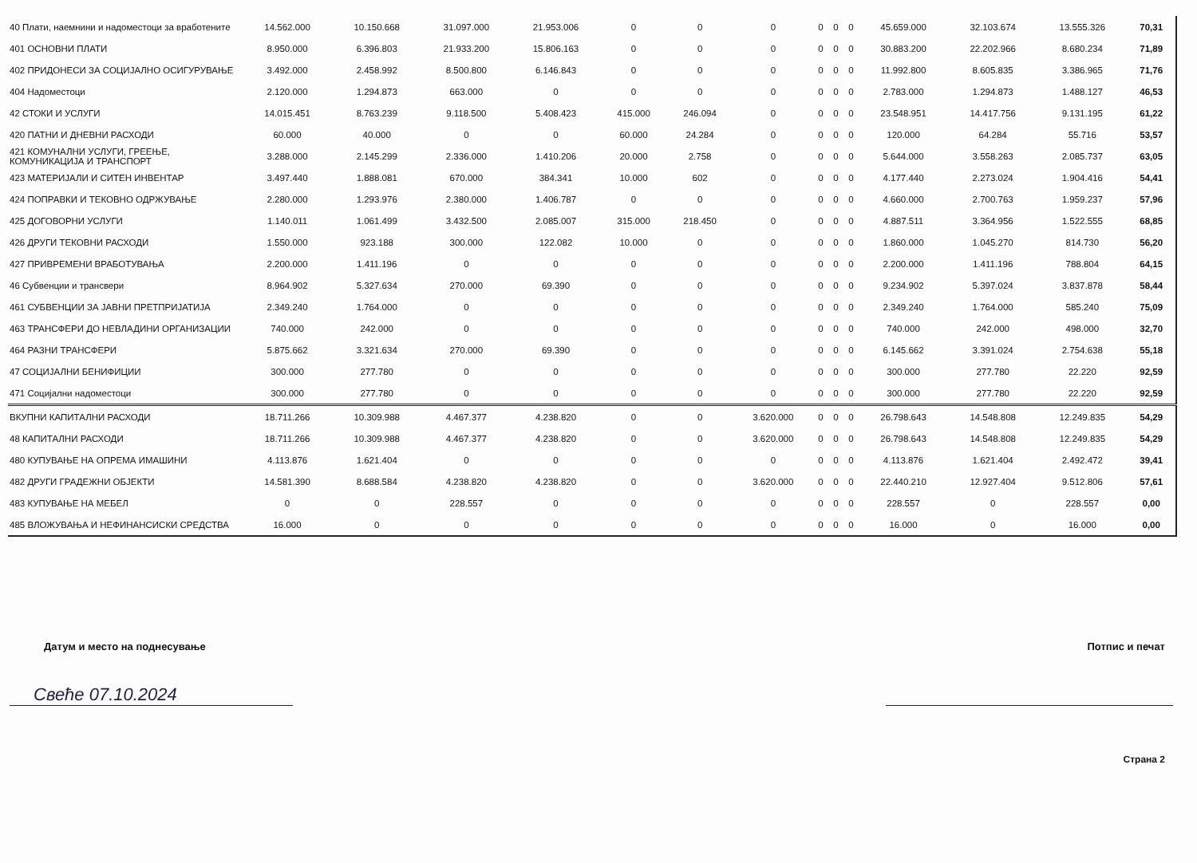| 40 Плати, наемнини и надоместоци за вработените | 14.562.000 | 10.150.668 | 31.097.000 | 21.953.006 | 0 | 0 | 0 | 0 | 0 | 0 | 45.659.000 | 32.103.674 | 13.555.326 | 70,31 |
| 401 ОСНОВНИ ПЛАТИ | 8.950.000 | 6.396.803 | 21.933.200 | 15.806.163 | 0 | 0 | 0 | 0 | 0 | 0 | 30.883.200 | 22.202.966 | 8.680.234 | 71,89 |
| 402 ПРИДОНЕСИ ЗА СОЦИЈАЛНО ОСИГУРУВАЊЕ | 3.492.000 | 2.458.992 | 8.500.800 | 6.146.843 | 0 | 0 | 0 | 0 | 0 | 0 | 11.992.800 | 8.605.835 | 3.386.965 | 71,76 |
| 404 Надоместоци | 2.120.000 | 1.294.873 | 663.000 | 0 | 0 | 0 | 0 | 0 | 0 | 0 | 2.783.000 | 1.294.873 | 1.488.127 | 46,53 |
| 42 СТОКИ И УСЛУГИ | 14.015.451 | 8.763.239 | 9.118.500 | 5.408.423 | 415.000 | 246.094 | 0 | 0 | 0 | 0 | 23.548.951 | 14.417.756 | 9.131.195 | 61,22 |
| 420 ПАТНИ И ДНЕВНИ РАСХОДИ | 60.000 | 40.000 | 0 | 0 | 60.000 | 24.284 | 0 | 0 | 0 | 0 | 120.000 | 64.284 | 55.716 | 53,57 |
| 421 КОМУНАЛНИ УСЛУГИ, ГРЕЕЊЕ, КОМУНИКАЦИЈА И ТРАНСПОРТ | 3.288.000 | 2.145.299 | 2.336.000 | 1.410.206 | 20.000 | 2.758 | 0 | 0 | 0 | 0 | 5.644.000 | 3.558.263 | 2.085.737 | 63,05 |
| 423 МАТЕРИЈАЛИ И СИТЕН ИНВЕНТАР | 3.497.440 | 1.888.081 | 670.000 | 384.341 | 10.000 | 602 | 0 | 0 | 0 | 0 | 4.177.440 | 2.273.024 | 1.904.416 | 54,41 |
| 424 ПОПРАВКИ И ТЕКОВНО ОДРЖУВАЊЕ | 2.280.000 | 1.293.976 | 2.380.000 | 1.406.787 | 0 | 0 | 0 | 0 | 0 | 0 | 4.660.000 | 2.700.763 | 1.959.237 | 57,96 |
| 425 ДОГОВОРНИ УСЛУГИ | 1.140.011 | 1.061.499 | 3.432.500 | 2.085.007 | 315.000 | 218.450 | 0 | 0 | 0 | 0 | 4.887.511 | 3.364.956 | 1.522.555 | 68,85 |
| 426 ДРУГИ ТЕКОВНИ РАСХОДИ | 1.550.000 | 923.188 | 300.000 | 122.082 | 10.000 | 0 | 0 | 0 | 0 | 0 | 1.860.000 | 1.045.270 | 814.730 | 56,20 |
| 427 ПРИВРЕМЕНИ ВРАБОТУВАЊА | 2.200.000 | 1.411.196 | 0 | 0 | 0 | 0 | 0 | 0 | 0 | 0 | 2.200.000 | 1.411.196 | 788.804 | 64,15 |
| 46 Субвенции и трансвери | 8.964.902 | 5.327.634 | 270.000 | 69.390 | 0 | 0 | 0 | 0 | 0 | 0 | 9.234.902 | 5.397.024 | 3.837.878 | 58,44 |
| 461 СУБВЕНЦИИ ЗА ЈАВНИ ПРЕТПРИЈАТИЈА | 2.349.240 | 1.764.000 | 0 | 0 | 0 | 0 | 0 | 0 | 0 | 0 | 2.349.240 | 1.764.000 | 585.240 | 75,09 |
| 463 ТРАНСФЕРИ ДО НЕВЛАДИНИ ОРГАНИЗАЦИИ | 740.000 | 242.000 | 0 | 0 | 0 | 0 | 0 | 0 | 0 | 0 | 740.000 | 242.000 | 498.000 | 32,70 |
| 464 РАЗНИ ТРАНСФЕРИ | 5.875.662 | 3.321.634 | 270.000 | 69.390 | 0 | 0 | 0 | 0 | 0 | 0 | 6.145.662 | 3.391.024 | 2.754.638 | 55,18 |
| 47 СОЦИЈАЛНИ БЕНИФИЦИИ | 300.000 | 277.780 | 0 | 0 | 0 | 0 | 0 | 0 | 0 | 0 | 300.000 | 277.780 | 22.220 | 92,59 |
| 471 Социјални надоместоци | 300.000 | 277.780 | 0 | 0 | 0 | 0 | 0 | 0 | 0 | 0 | 300.000 | 277.780 | 22.220 | 92,59 |
| ВКУПНИ КАПИТАЛНИ РАСХОДИ | 18.711.266 | 10.309.988 | 4.467.377 | 4.238.820 | 0 | 0 | 3.620.000 | 0 | 0 | 0 | 26.798.643 | 14.548.808 | 12.249.835 | 54,29 |
| 48 КАПИТАЛНИ РАСХОДИ | 18.711.266 | 10.309.988 | 4.467.377 | 4.238.820 | 0 | 0 | 3.620.000 | 0 | 0 | 0 | 26.798.643 | 14.548.808 | 12.249.835 | 54,29 |
| 480 КУПУВАЊЕ НА ОПРЕМА ИМАШИНИ | 4.113.876 | 1.621.404 | 0 | 0 | 0 | 0 | 0 | 0 | 0 | 0 | 4.113.876 | 1.621.404 | 2.492.472 | 39,41 |
| 482 ДРУГИ ГРАДЕЖНИ ОБЈЕКТИ | 14.581.390 | 8.688.584 | 4.238.820 | 4.238.820 | 0 | 0 | 3.620.000 | 0 | 0 | 0 | 22.440.210 | 12.927.404 | 9.512.806 | 57,61 |
| 483 КУПУВАЊЕ НА МЕБЕЛ | 0 | 0 | 228.557 | 0 | 0 | 0 | 0 | 0 | 0 | 0 | 228.557 | 0 | 228.557 | 0,00 |
| 485 ВЛОЖУВАЊА И НЕФИНАНСИСКИ СРЕДСТВА | 16.000 | 0 | 0 | 0 | 0 | 0 | 0 | 0 | 0 | 0 | 16.000 | 0 | 16.000 | 0,00 |
Датум и место на поднесување Потпис и печат
Свеће 07.10.2024
Страна 2